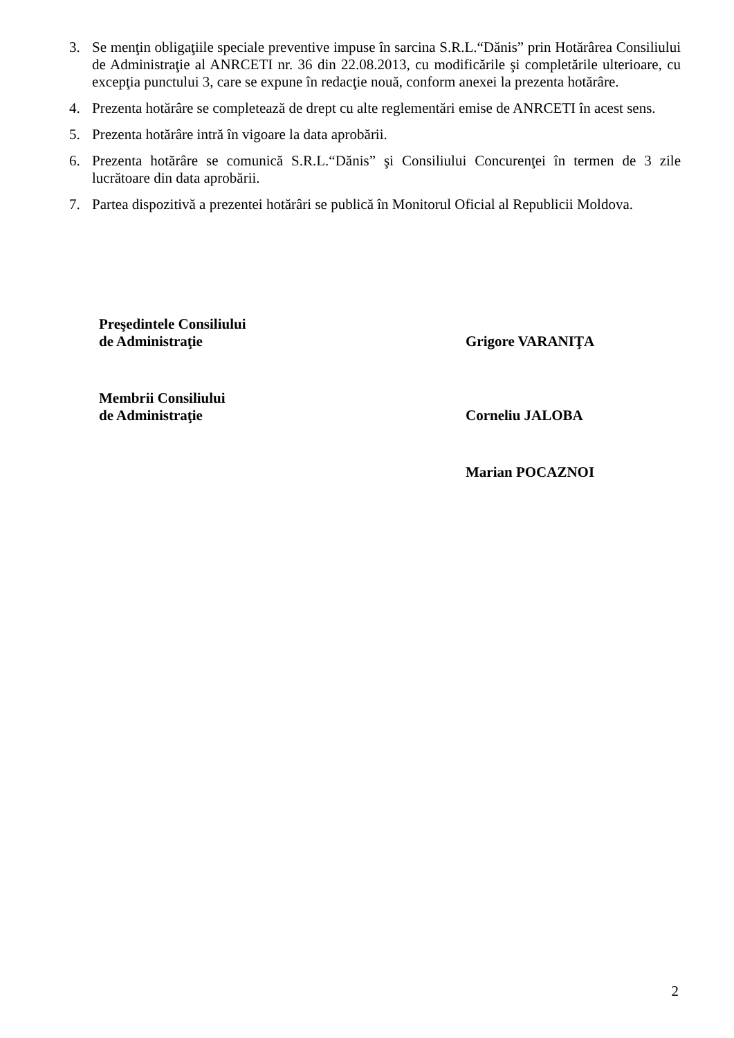3. Se menţin obligaţiile speciale preventive impuse în sarcina S.R.L.“Dănis” prin Hotărârea Consiliului de Administraţie al ANRCETI nr. 36 din 22.08.2013, cu modificările şi completările ulterioare, cu excepţia punctului 3, care se expune în redacţie nouă, conform anexei la prezenta hotărâre.
4. Prezenta hotărâre se completează de drept cu alte reglementări emise de ANRCETI în acest sens.
5. Prezenta hotărâre intră în vigoare la data aprobării.
6. Prezenta hotărâre se comunică S.R.L.“Dănis” şi Consiliului Concurenţei în termen de 3 zile lucrătoare din data aprobării.
7. Partea dispozitivă a prezentei hotărâri se publică în Monitorul Oficial al Republicii Moldova.
Preşedintele Consiliului
de Administraţie
Grigore VARANIŢA
Membrii Consiliului
de Administraţie
Corneliu JALOBA
Marian POCAZNOI
2